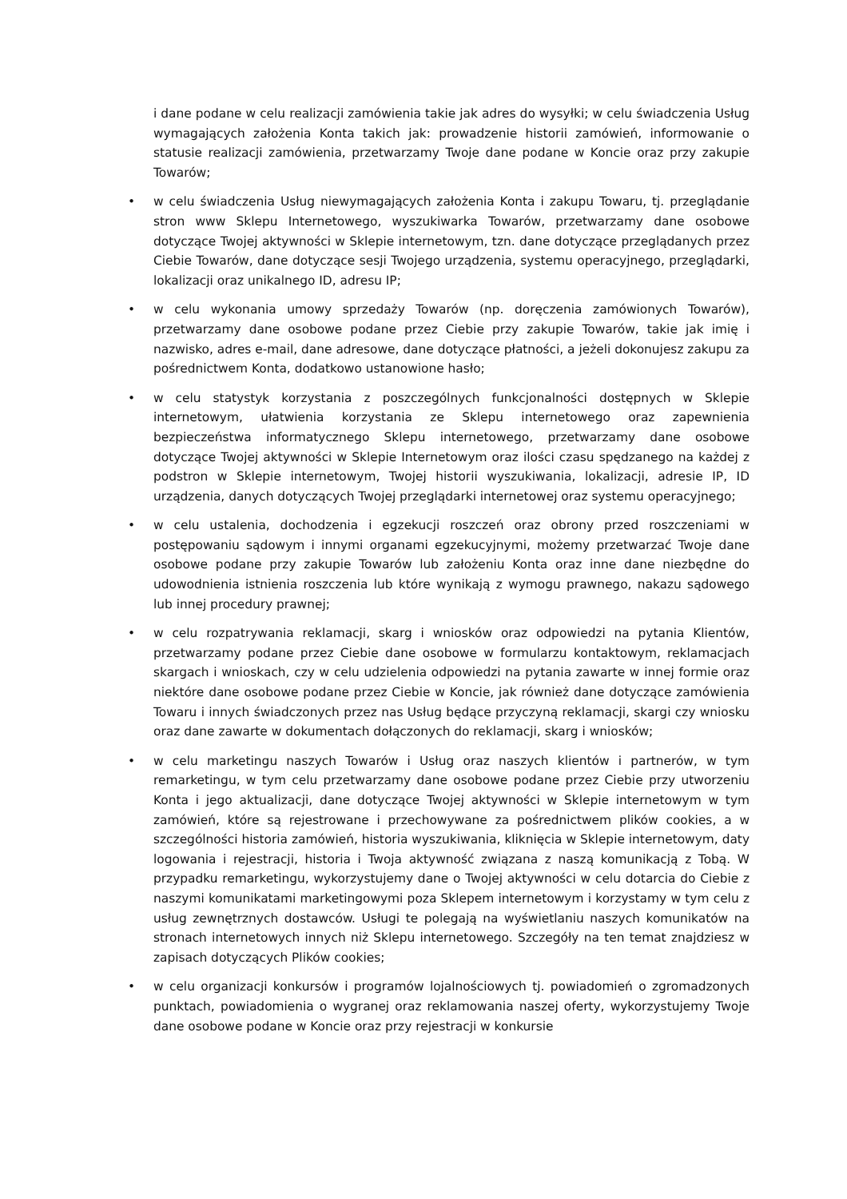i dane podane w celu realizacji zamówienia takie jak adres do wysyłki; w celu świadczenia Usług wymagających założenia Konta takich jak: prowadzenie historii zamówień, informowanie o statusie realizacji zamówienia, przetwarzamy Twoje dane podane w Koncie oraz przy zakupie Towarów;
• w celu świadczenia Usług niewymagających założenia Konta i zakupu Towaru, tj. przeglądanie stron www Sklepu Internetowego, wyszukiwarka Towarów, przetwarzamy dane osobowe dotyczące Twojej aktywności w Sklepie internetowym, tzn. dane dotyczące przeglądanych przez Ciebie Towarów, dane dotyczące sesji Twojego urządzenia, systemu operacyjnego, przeglądarki, lokalizacji oraz unikalnego ID, adresu IP;
• w celu wykonania umowy sprzedaży Towarów (np. doręczenia zamówionych Towarów), przetwarzamy dane osobowe podane przez Ciebie przy zakupie Towarów, takie jak imię i nazwisko, adres e-mail, dane adresowe, dane dotyczące płatności, a jeżeli dokonujesz zakupu za pośrednictwem Konta, dodatkowo ustanowione hasło;
• w celu statystyk korzystania z poszczególnych funkcjonalności dostępnych w Sklepie internetowym, ułatwienia korzystania ze Sklepu internetowego oraz zapewnienia bezpieczeństwa informatycznego Sklepu internetowego, przetwarzamy dane osobowe dotyczące Twojej aktywności w Sklepie Internetowym oraz ilości czasu spędzanego na każdej z podstron w Sklepie internetowym, Twojej historii wyszukiwania, lokalizacji, adresie IP, ID urządzenia, danych dotyczących Twojej przeglądarki internetowej oraz systemu operacyjnego;
• w celu ustalenia, dochodzenia i egzekucji roszczeń oraz obrony przed roszczeniami w postępowaniu sądowym i innymi organami egzekucyjnymi, możemy przetwarzać Twoje dane osobowe podane przy zakupie Towarów lub założeniu Konta oraz inne dane niezbędne do udowodnienia istnienia roszczenia lub które wynikają z wymogu prawnego, nakazu sądowego lub innej procedury prawnej;
• w celu rozpatrywania reklamacji, skarg i wniosków oraz odpowiedzi na pytania Klientów, przetwarzamy podane przez Ciebie dane osobowe w formularzu kontaktowym, reklamacjach skargach i wnioskach, czy w celu udzielenia odpowiedzi na pytania zawarte w innej formie oraz niektóre dane osobowe podane przez Ciebie w Koncie, jak również dane dotyczące zamówienia Towaru i innych świadczonych przez nas Usług będące przyczyną reklamacji, skargi czy wniosku oraz dane zawarte w dokumentach dołączonych do reklamacji, skarg i wniosków;
• w celu marketingu naszych Towarów i Usług oraz naszych klientów i partnerów, w tym remarketingu, w tym celu przetwarzamy dane osobowe podane przez Ciebie przy utworzeniu Konta i jego aktualizacji, dane dotyczące Twojej aktywności w Sklepie internetowym w tym zamówień, które są rejestrowane i przechowywane za pośrednictwem plików cookies, a w szczególności historia zamówień, historia wyszukiwania, kliknięcia w Sklepie internetowym, daty logowania i rejestracji, historia i Twoja aktywność związana z naszą komunikacją z Tobą. W przypadku remarketingu, wykorzystujemy dane o Twojej aktywności w celu dotarcia do Ciebie z naszymi komunikatami marketingowymi poza Sklepem internetowym i korzystamy w tym celu z usług zewnętrznych dostawców. Usługi te polegają na wyświetlaniu naszych komunikatów na stronach internetowych innych niż Sklepu internetowego. Szczegóły na ten temat znajdziesz w zapisach dotyczących Plików cookies;
• w celu organizacji konkursów i programów lojalnościowych tj. powiadomień o zgromadzonych punktach, powiadomienia o wygranej oraz reklamowania naszej oferty, wykorzystujemy Twoje dane osobowe podane w Koncie oraz przy rejestracji w konkursie